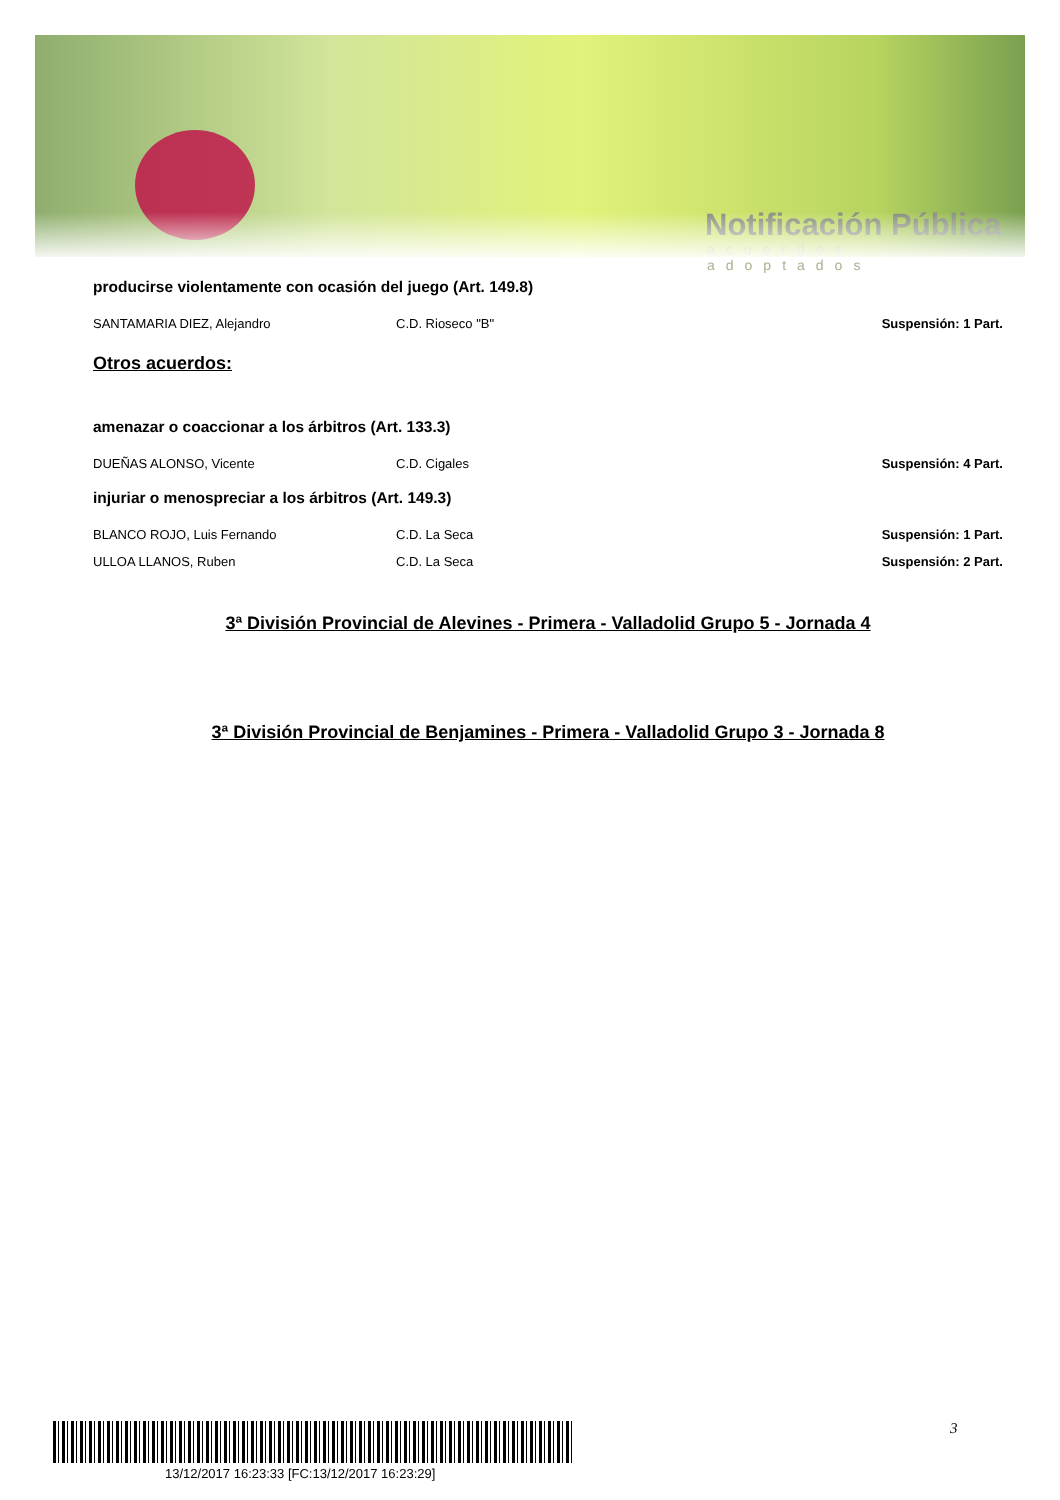Notificación Pública
acuerdos adoptados
producirse violentamente con ocasión del juego (Art. 149.8)
SANTAMARIA DIEZ, Alejandro C.D. Rioseco "B" Suspensión: 1 Part.
Otros acuerdos:
amenazar o coaccionar a los árbitros (Art. 133.3)
DUEÑAS ALONSO, Vicente C.D. Cigales Suspensión: 4 Part.
injuriar o menospreciar a los árbitros (Art. 149.3)
BLANCO ROJO, Luis Fernando C.D. La Seca Suspensión: 1 Part.
ULLOA LLANOS, Ruben C.D. La Seca Suspensión: 2 Part.
3ª División Provincial de Alevines - Primera - Valladolid Grupo 5 - Jornada 4
3ª División Provincial de Benjamines - Primera - Valladolid Grupo 3 - Jornada 8
13/12/2017 16:23:33 [FC:13/12/2017 16:23:29]
3